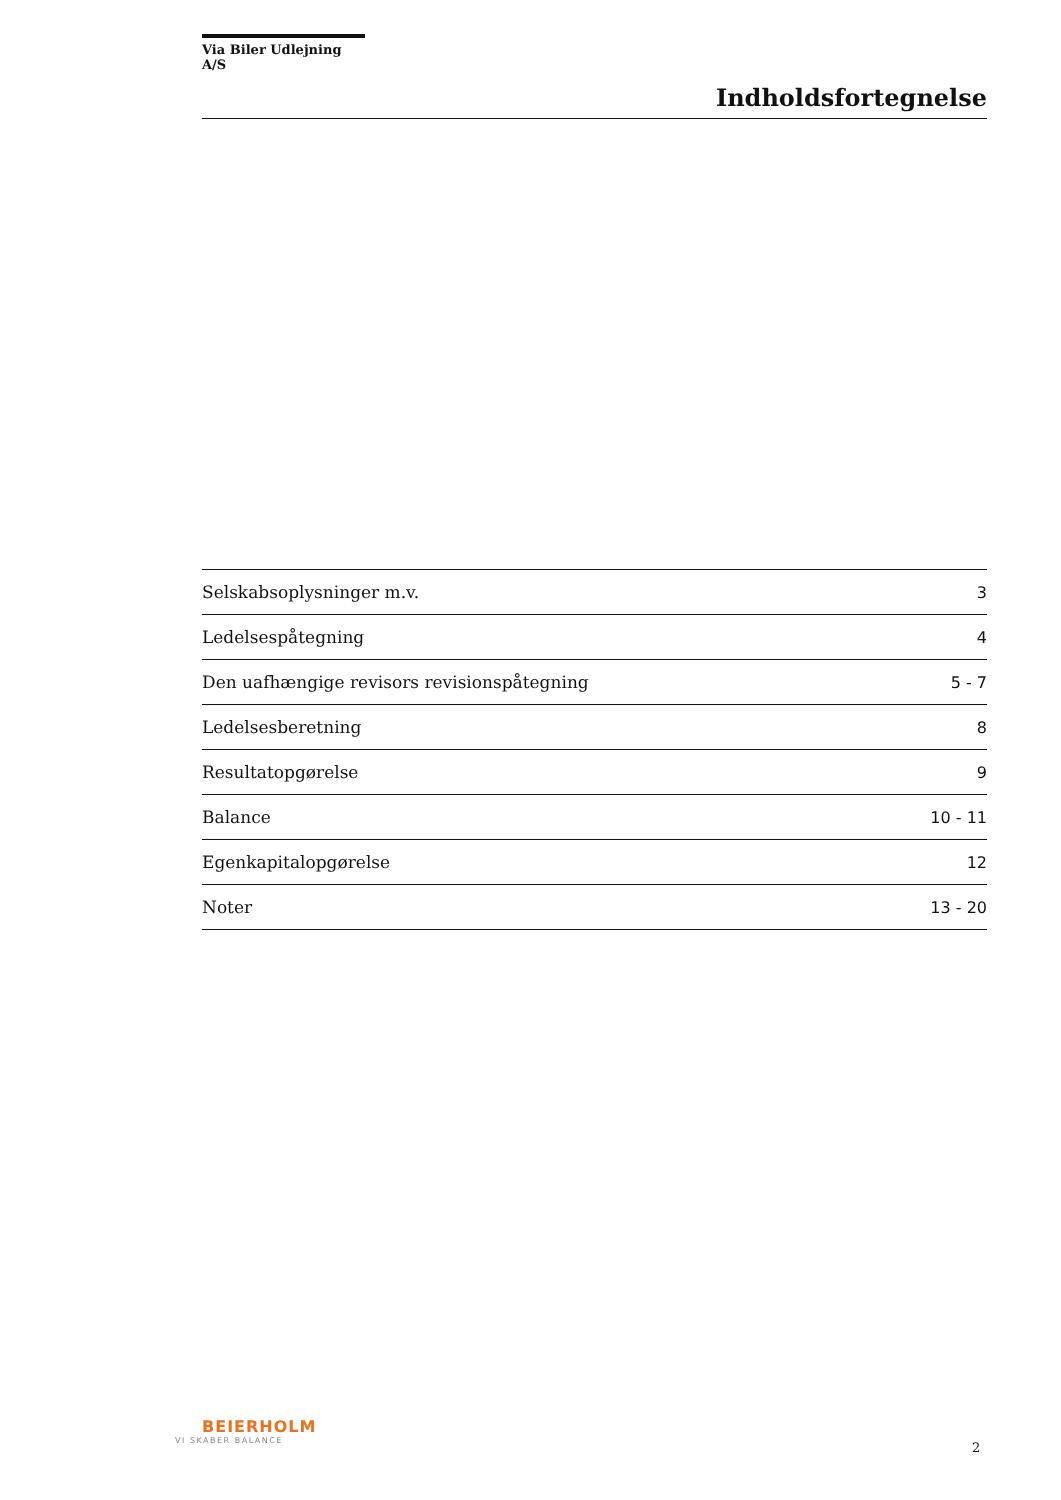Via Biler Udlejning A/S
Indholdsfortegnelse
| Selskabsoplysninger m.v. | 3 |
| Ledelsespåtegning | 4 |
| Den uafhængige revisors revisionspåtegning | 5 - 7 |
| Ledelsesberetning | 8 |
| Resultatopgørelse | 9 |
| Balance | 10 - 11 |
| Egenkapitalopgørelse | 12 |
| Noter | 13 - 20 |
BEIERHOLM
VI SKABER BALANCE
2